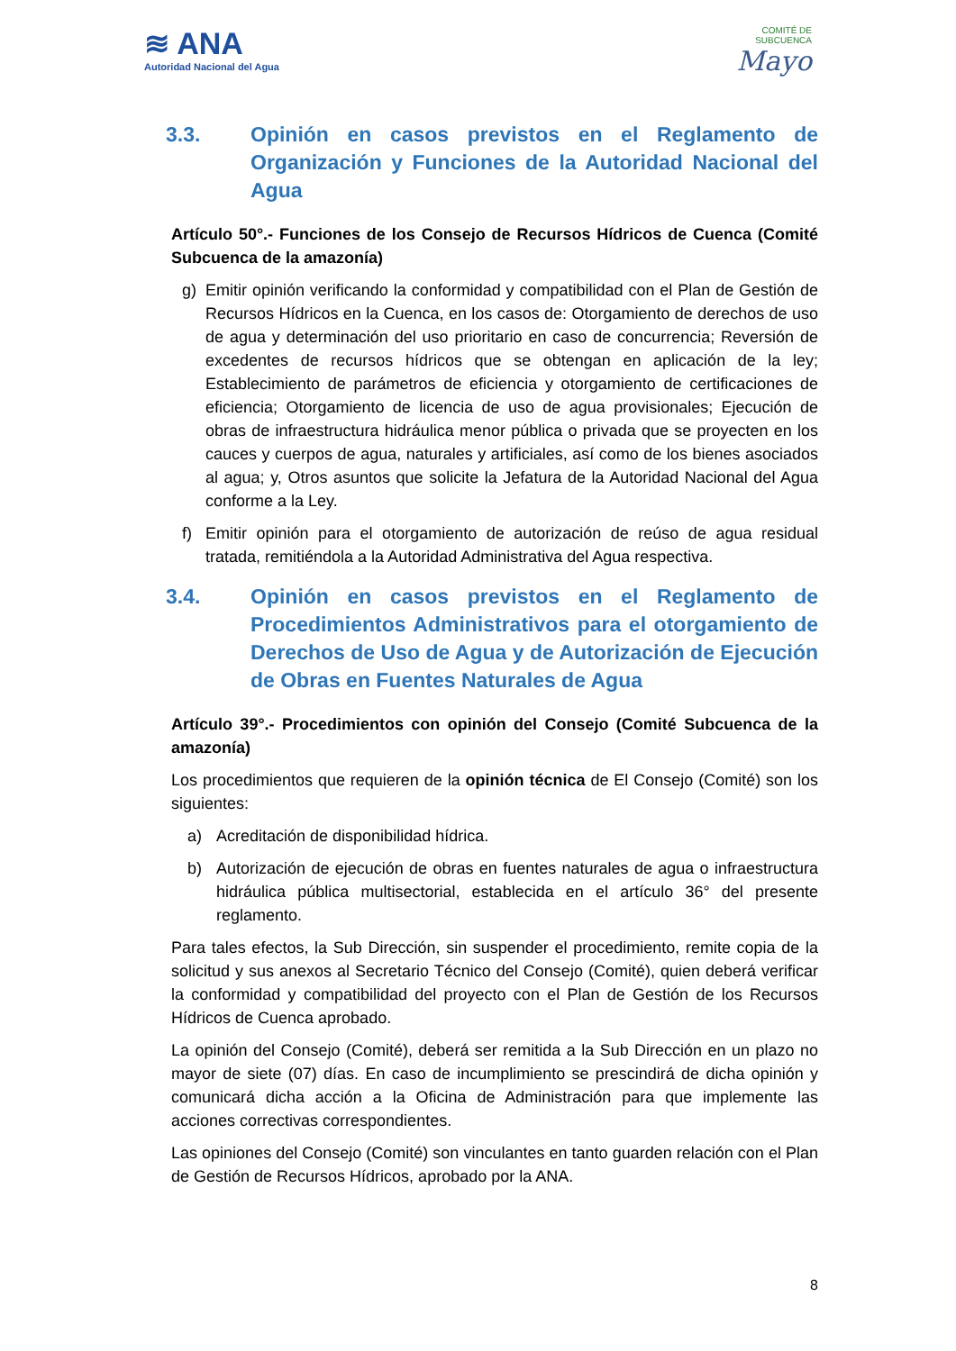≋ ANA
Autoridad Nacional del Agua
COMITÉ DE
SUBCUENCA
Mayo
3.3. Opinión en casos previstos en el Reglamento de Organización y Funciones de la Autoridad Nacional del Agua
Artículo 50°.- Funciones de los Consejo de Recursos Hídricos de Cuenca (Comité Subcuenca de la amazonía)
g) Emitir opinión verificando la conformidad y compatibilidad con el Plan de Gestión de Recursos Hídricos en la Cuenca, en los casos de: Otorgamiento de derechos de uso de agua y determinación del uso prioritario en caso de concurrencia; Reversión de excedentes de recursos hídricos que se obtengan en aplicación de la ley; Establecimiento de parámetros de eficiencia y otorgamiento de certificaciones de eficiencia; Otorgamiento de licencia de uso de agua provisionales; Ejecución de obras de infraestructura hidráulica menor pública o privada que se proyecten en los cauces y cuerpos de agua, naturales y artificiales, así como de los bienes asociados al agua; y, Otros asuntos que solicite la Jefatura de la Autoridad Nacional del Agua conforme a la Ley.
f) Emitir opinión para el otorgamiento de autorización de reúso de agua residual tratada, remitiéndola a la Autoridad Administrativa del Agua respectiva.
3.4. Opinión en casos previstos en el Reglamento de Procedimientos Administrativos para el otorgamiento de Derechos de Uso de Agua y de Autorización de Ejecución de Obras en Fuentes Naturales de Agua
Artículo 39°.- Procedimientos con opinión del Consejo (Comité Subcuenca de la amazonía)
Los procedimientos que requieren de la opinión técnica de El Consejo (Comité) son los siguientes:
a) Acreditación de disponibilidad hídrica.
b) Autorización de ejecución de obras en fuentes naturales de agua o infraestructura hidráulica pública multisectorial, establecida en el artículo 36° del presente reglamento.
Para tales efectos, la Sub Dirección, sin suspender el procedimiento, remite copia de la solicitud y sus anexos al Secretario Técnico del Consejo (Comité), quien deberá verificar la conformidad y compatibilidad del proyecto con el Plan de Gestión de los Recursos Hídricos de Cuenca aprobado.
La opinión del Consejo (Comité), deberá ser remitida a la Sub Dirección en un plazo no mayor de siete (07) días. En caso de incumplimiento se prescindirá de dicha opinión y comunicará dicha acción a la Oficina de Administración para que implemente las acciones correctivas correspondientes.
Las opiniones del Consejo (Comité) son vinculantes en tanto guarden relación con el Plan de Gestión de Recursos Hídricos, aprobado por la ANA.
8